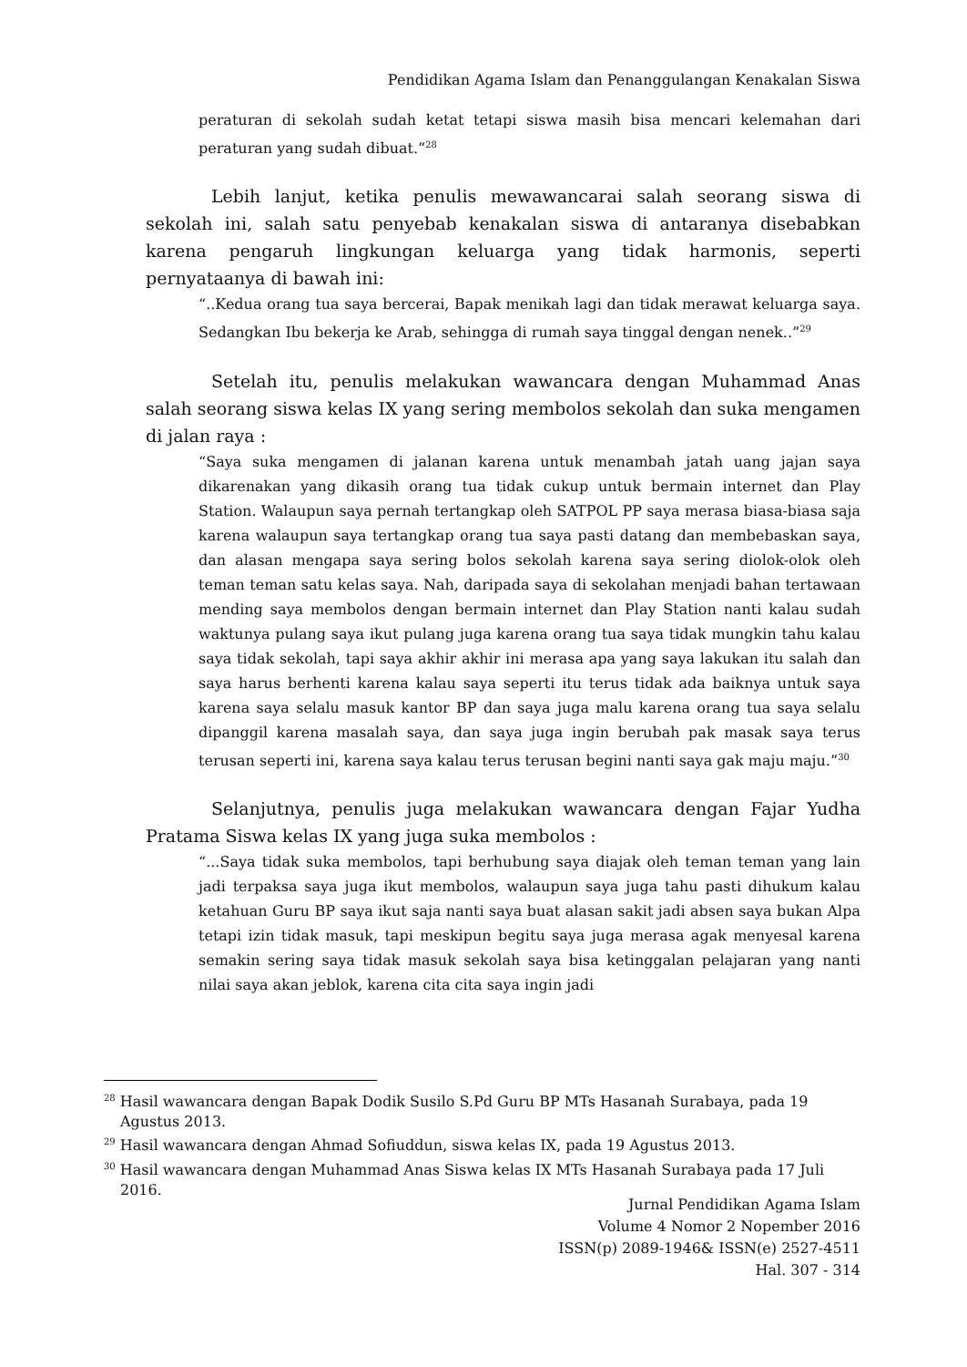Pendidikan Agama Islam dan Penanggulangan Kenakalan Siswa
peraturan di sekolah sudah ketat tetapi siswa masih bisa mencari kelemahan dari peraturan yang sudah dibuat.”<sup>28</sup>
Lebih lanjut, ketika penulis mewawancarai salah seorang siswa di sekolah ini, salah satu penyebab kenakalan siswa di antaranya disebabkan karena pengaruh lingkungan keluarga yang tidak harmonis, seperti pernyataanya di bawah ini:
“..Kedua orang tua saya bercerai, Bapak menikah lagi dan tidak merawat keluarga saya. Sedangkan Ibu bekerja ke Arab, sehingga di rumah saya tinggal dengan nenek..”<sup>29</sup>
Setelah itu, penulis melakukan wawancara dengan Muhammad Anas salah seorang siswa kelas IX yang sering membolos sekolah dan suka mengamen di jalan raya :
“Saya suka mengamen di jalanan karena untuk menambah jatah uang jajan saya dikarenakan yang dikasih orang tua tidak cukup untuk bermain internet dan Play Station. Walaupun saya pernah tertangkap oleh SATPOL PP saya merasa biasa-biasa saja karena walaupun saya tertangkap orang tua saya pasti datang dan membebaskan saya, dan alasan mengapa saya sering bolos sekolah karena saya sering diolok-olok oleh teman teman satu kelas saya. Nah, daripada saya di sekolahan menjadi bahan tertawaan mending saya membolos dengan bermain internet dan Play Station nanti kalau sudah waktunya pulang saya ikut pulang juga karena orang tua saya tidak mungkin tahu kalau saya tidak sekolah, tapi saya akhir akhir ini merasa apa yang saya lakukan itu salah dan saya harus berhenti karena kalau saya seperti itu terus tidak ada baiknya untuk saya karena saya selalu masuk kantor BP dan saya juga malu karena orang tua saya selalu dipanggil karena masalah saya, dan saya juga ingin berubah pak masak saya terus terusan seperti ini, karena saya kalau terus terusan begini nanti saya gak maju maju.”<sup>30</sup>
Selanjutnya, penulis juga melakukan wawancara dengan Fajar Yudha Pratama Siswa kelas IX yang juga suka membolos :
“...Saya tidak suka membolos, tapi berhubung saya diajak oleh teman teman yang lain jadi terpaksa saya juga ikut membolos, walaupun saya juga tahu pasti dihukum kalau ketahuan Guru BP saya ikut saja nanti saya buat alasan sakit jadi absen saya bukan Alpa tetapi izin tidak masuk, tapi meskipun begitu saya juga merasa agak menyesal karena semakin sering saya tidak masuk sekolah saya bisa ketinggalan pelajaran yang nanti nilai saya akan jeblok, karena cita cita saya ingin jadi
<sup>28</sup> Hasil wawancara dengan Bapak Dodik Susilo S.Pd Guru BP MTs Hasanah Surabaya, pada 19 Agustus 2013.
<sup>29</sup> Hasil wawancara dengan Ahmad Sofiuddun, siswa kelas IX, pada 19 Agustus 2013.
<sup>30</sup> Hasil wawancara dengan Muhammad Anas Siswa kelas IX MTs Hasanah Surabaya pada 17 Juli 2016.
Jurnal Pendidikan Agama Islam
Volume 4 Nomor 2 Nopember 2016
ISSN(p) 2089-1946& ISSN(e) 2527-4511
Hal. 307 - 314